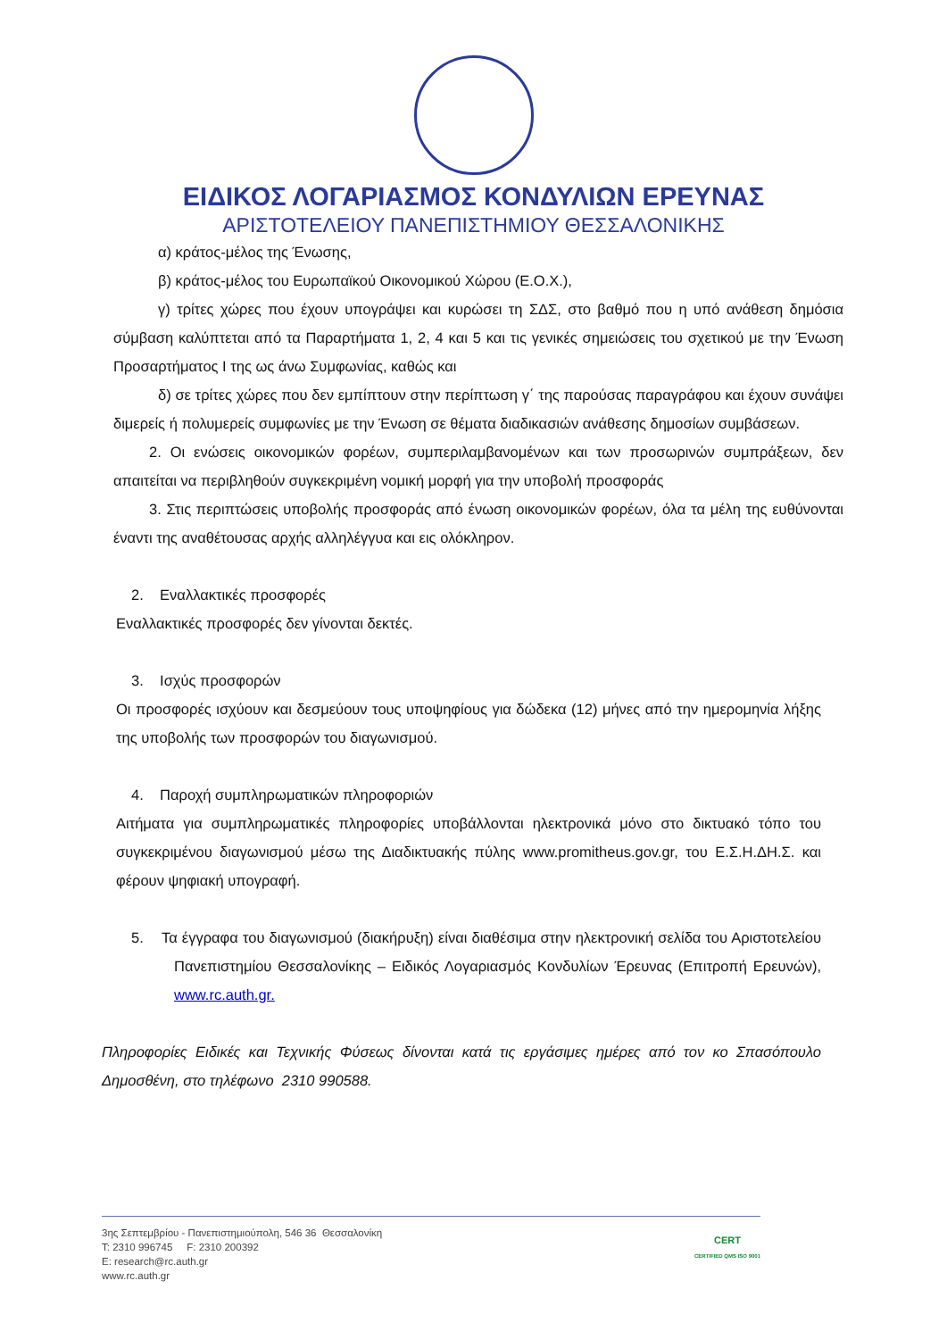ΕΙΔΙΚΟΣ ΛΟΓΑΡΙΑΣΜΟΣ ΚΟΝΔΥΛΙΩΝ ΕΡΕΥΝΑΣ
ΑΡΙΣΤΟΤΕΛΕΙΟΥ ΠΑΝΕΠΙΣΤΗΜΙΟΥ ΘΕΣΣΑΛΟΝΙΚΗΣ
α) κράτος-μέλος της Ένωσης,
β) κράτος-μέλος του Ευρωπαϊκού Οικονομικού Χώρου (Ε.Ο.Χ.),
γ) τρίτες χώρες που έχουν υπογράψει και κυρώσει τη ΣΔΣ, στο βαθμό που η υπό ανάθεση δημόσια σύμβαση καλύπτεται από τα Παραρτήματα 1, 2, 4 και 5 και τις γενικές σημειώσεις του σχετικού με την Ένωση Προσαρτήματος I της ως άνω Συμφωνίας, καθώς και
δ) σε τρίτες χώρες που δεν εμπίπτουν στην περίπτωση γ΄ της παρούσας παραγράφου και έχουν συνάψει διμερείς ή πολυμερείς συμφωνίες με την Ένωση σε θέματα διαδικασιών ανάθεσης δημοσίων συμβάσεων.
2. Οι ενώσεις οικονομικών φορέων, συμπεριλαμβανομένων και των προσωρινών συμπράξεων, δεν απαιτείται να περιβληθούν συγκεκριμένη νομική μορφή για την υποβολή προσφοράς
3. Στις περιπτώσεις υποβολής προσφοράς από ένωση οικονομικών φορέων, όλα τα μέλη της ευθύνονται έναντι της αναθέτουσας αρχής αλληλέγγυα και εις ολόκληρον.
2. Εναλλακτικές προσφορές
Εναλλακτικές προσφορές δεν γίνονται δεκτές.
3. Ισχύς προσφορών
Οι προσφορές ισχύουν και δεσμεύουν τους υποψηφίους για δώδεκα (12) μήνες από την ημερομηνία λήξης της υποβολής των προσφορών του διαγωνισμού.
4. Παροχή συμπληρωματικών πληροφοριών
Αιτήματα για συμπληρωματικές πληροφορίες υποβάλλονται ηλεκτρονικά μόνο στο δικτυακό τόπο του συγκεκριμένου διαγωνισμού μέσω της Διαδικτυακής πύλης www.promitheus.gov.gr, του Ε.Σ.Η.ΔΗ.Σ. και φέρουν ψηφιακή υπογραφή.
5. Τα έγγραφα του διαγωνισμού (διακήρυξη) είναι διαθέσιμα στην ηλεκτρονική σελίδα του Αριστοτελείου Πανεπιστημίου Θεσσαλονίκης – Ειδικός Λογαριασμός Κονδυλίων Έρευνας (Επιτροπή Ερευνών), www.rc.auth.gr.
Πληροφορίες Ειδικές και Τεχνικής Φύσεως δίνονται κατά τις εργάσιμες ημέρες από τον κο Σπασόπουλο Δημοσθένη, στο τηλέφωνο 2310 990588.
3ης Σεπτεμβρίου - Πανεπιστημιούπολη, 546 36 Θεσσαλονίκη
T: 2310 996745 F: 2310 200392
E: research@rc.auth.gr
www.rc.auth.gr
CERT
CERTIFIED QMS ISO 9001